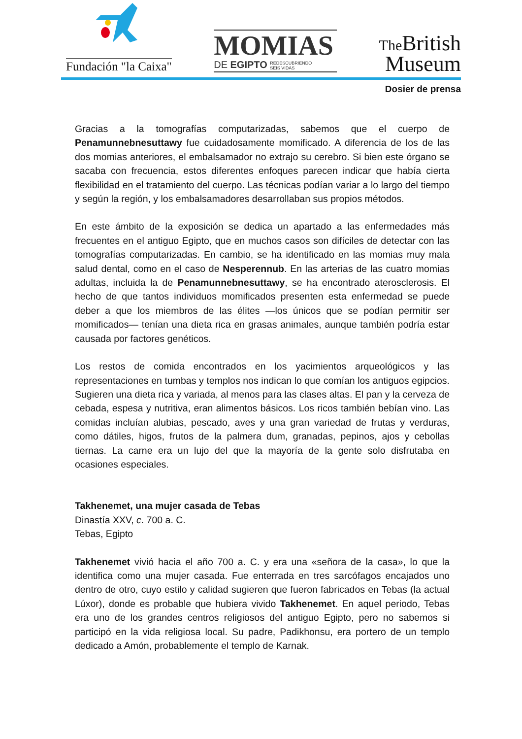Fundación "la Caixa"
MOMIAS
DE EGIPTO REDESCUBRIENDO
SEIS VIDAS
The British
Museum
Dosier de prensa
Gracias a la tomografías computarizadas, sabemos que el cuerpo de Penamunnebnesuttawy fue cuidadosamente momificado. A diferencia de los de las dos momias anteriores, el embalsamador no extrajo su cerebro. Si bien este órgano se sacaba con frecuencia, estos diferentes enfoques parecen indicar que había cierta flexibilidad en el tratamiento del cuerpo. Las técnicas podían variar a lo largo del tiempo y según la región, y los embalsamadores desarrollaban sus propios métodos.
En este ámbito de la exposición se dedica un apartado a las enfermedades más frecuentes en el antiguo Egipto, que en muchos casos son difíciles de detectar con las tomografías computarizadas. En cambio, se ha identificado en las momias muy mala salud dental, como en el caso de Nesperennub. En las arterias de las cuatro momias adultas, incluida la de Penamunnebnesuttawy, se ha encontrado aterosclerosis. El hecho de que tantos individuos momificados presenten esta enfermedad se puede deber a que los miembros de las élites —los únicos que se podían permitir ser momificados— tenían una dieta rica en grasas animales, aunque también podría estar causada por factores genéticos.
Los restos de comida encontrados en los yacimientos arqueológicos y las representaciones en tumbas y templos nos indican lo que comían los antiguos egipcios. Sugieren una dieta rica y variada, al menos para las clases altas. El pan y la cerveza de cebada, espesa y nutritiva, eran alimentos básicos. Los ricos también bebían vino. Las comidas incluían alubias, pescado, aves y una gran variedad de frutas y verduras, como dátiles, higos, frutos de la palmera dum, granadas, pepinos, ajos y cebollas tiernas. La carne era un lujo del que la mayoría de la gente solo disfrutaba en ocasiones especiales.
Takhenemet, una mujer casada de Tebas
Dinastía XXV, c. 700 a. C.
Tebas, Egipto
Takhenemet vivió hacia el año 700 a. C. y era una «señora de la casa», lo que la identifica como una mujer casada. Fue enterrada en tres sarcófagos encajados uno dentro de otro, cuyo estilo y calidad sugieren que fueron fabricados en Tebas (la actual Lúxor), donde es probable que hubiera vivido Takhenemet. En aquel periodo, Tebas era uno de los grandes centros religiosos del antiguo Egipto, pero no sabemos si participó en la vida religiosa local. Su padre, Padikhonsu, era portero de un templo dedicado a Amón, probablemente el templo de Karnak.